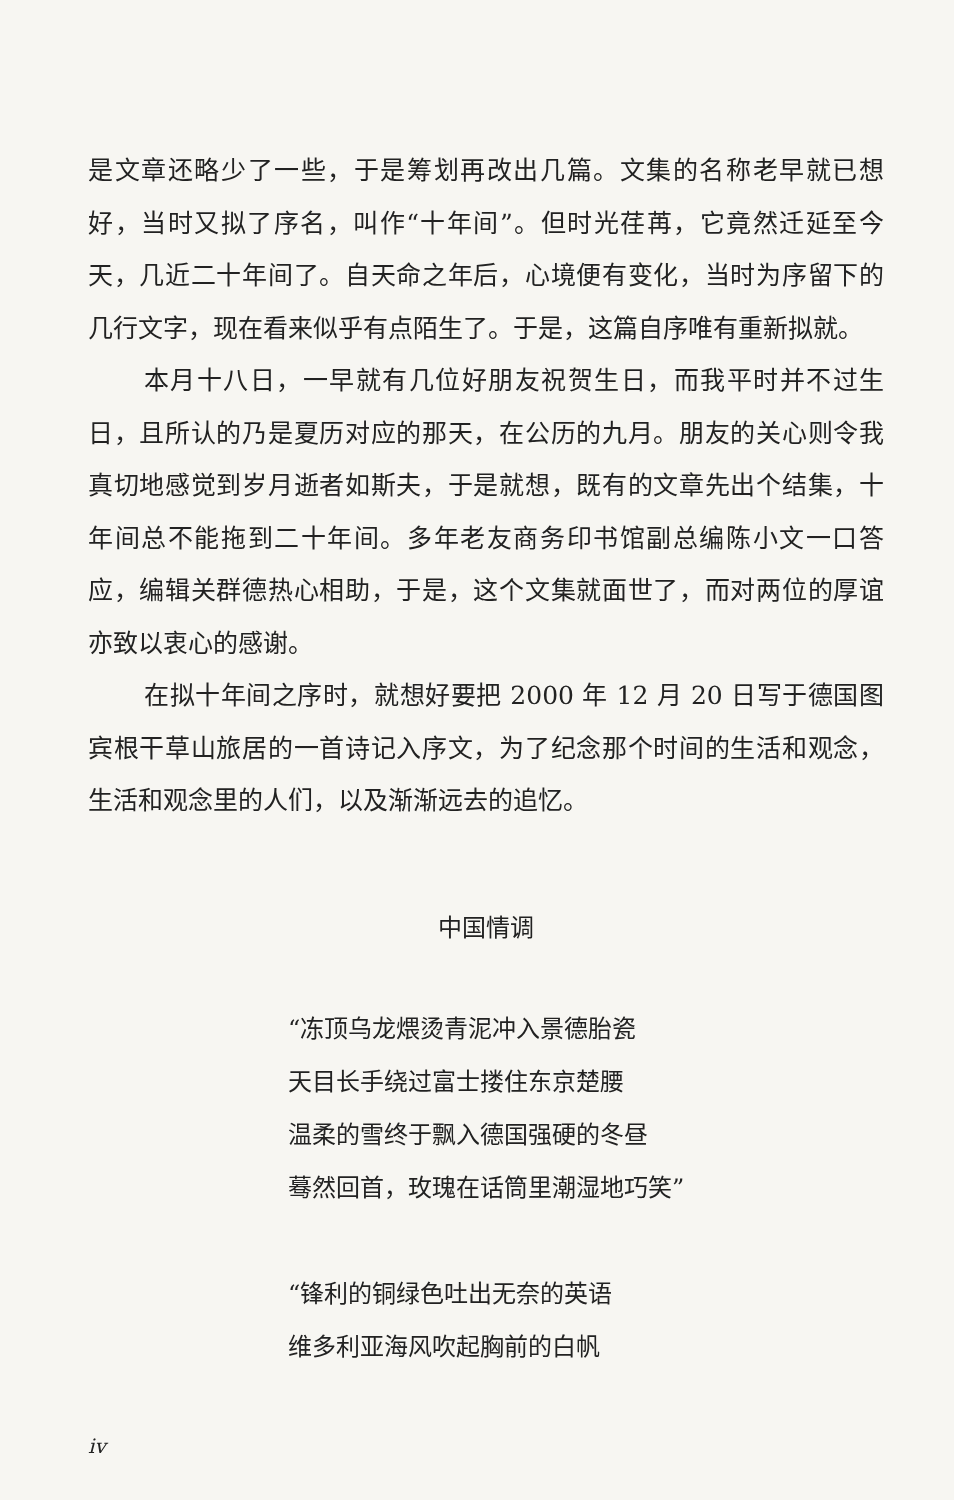是文章还略少了一些，于是筹划再改出几篇。文集的名称老早就已想好，当时又拟了序名，叫作“十年间”。但时光荏苒，它竟然迁延至今天，几近二十年间了。自天命之年后，心境便有变化，当时为序留下的几行文字，现在看来似乎有点陌生了。于是，这篇自序唯有重新拟就。
本月十八日，一早就有几位好朋友祝贺生日，而我平时并不过生日，且所认的乃是夏历对应的那天，在公历的九月。朋友的关心则令我真切地感觉到岁月逝者如斯夫，于是就想，既有的文章先出个结集，十年间总不能拖到二十年间。多年老友商务印书馆副总编陈小文一口答应，编辑关群德热心相助，于是，这个文集就面世了，而对两位的厚谊亦致以衷心的感谢。
在拟十年间之序时，就想好要把 2000 年 12 月 20 日写于德国图宾根干草山旅居的一首诗记入序文，为了纪念那个时间的生活和观念，生活和观念里的人们，以及渐渐远去的追忆。
中国情调
“冻顶乌龙煨烫青泥冲入景德胎瓷
天目长手绕过富士搂住东京楚腰
温柔的雪终于飘入德国强硬的冬昼
蓦然回首，玫瑰在话筒里潮湿地巧笑”
“锋利的铜绿色吐出无奈的英语
维多利亚海风吹起胸前的白帆
iv